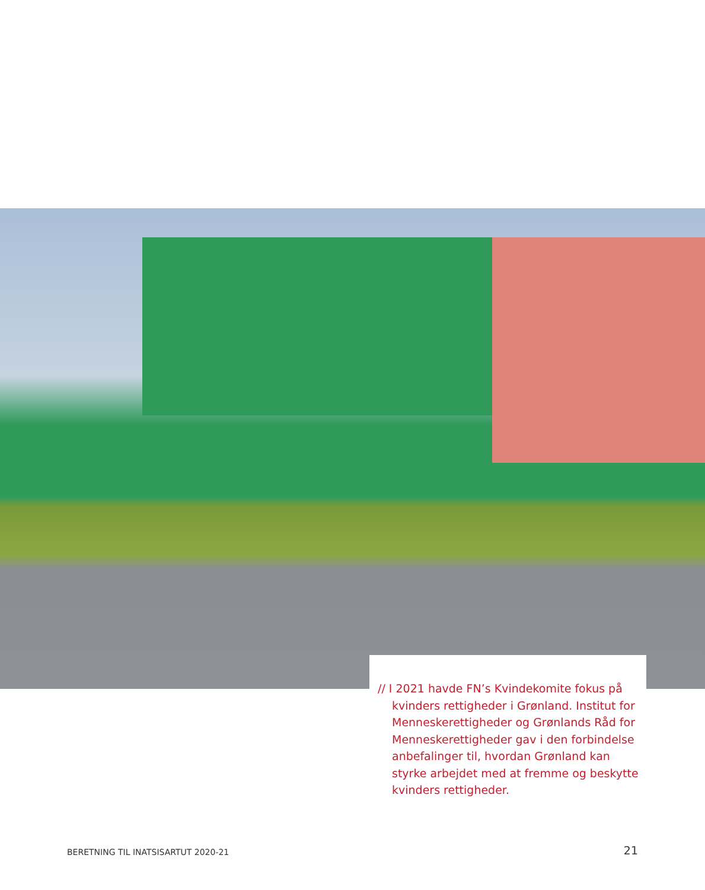// I 2021 havde FN’s Kvindekomite fokus på kvinders rettigheder i Grønland. Institut for Menneskerettigheder og Grønlands Råd for Menneskerettigheder gav i den forbindelse anbefalinger til, hvordan Grønland kan styrke arbejdet med at fremme og beskytte kvinders rettigheder.
BERETNING TIL INATSISARTUT 2020-21
21